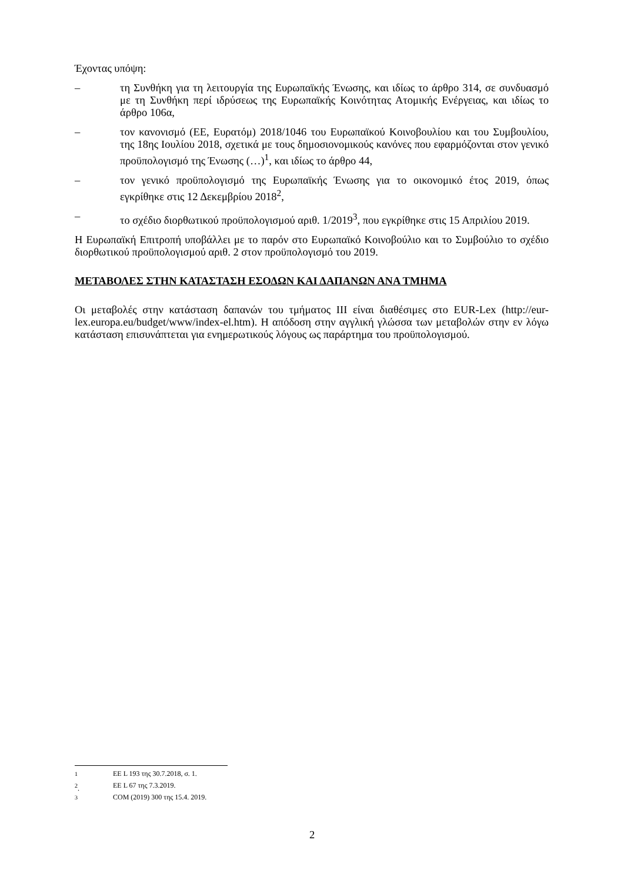Έχοντας υπόψη:
– τη Συνθήκη για τη λειτουργία της Ευρωπαϊκής Ένωσης, και ιδίως το άρθρο 314, σε συνδυασμό με τη Συνθήκη περί ιδρύσεως της Ευρωπαϊκής Κοινότητας Ατομικής Ενέργειας, και ιδίως το άρθρο 106α,
– τον κανονισμό (ΕΕ, Ευρατόμ) 2018/1046 του Ευρωπαϊκού Κοινοβουλίου και του Συμβουλίου, της 18ης Ιουλίου 2018, σχετικά με τους δημοσιονομικούς κανόνες που εφαρμόζονται στον γενικό προϋπολογισμό της Ένωσης (…)<sup>1</sup>, και ιδίως το άρθρο 44,
– τον γενικό προϋπολογισμό της Ευρωπαϊκής Ένωσης για το οικονομικό έτος 2019, όπως εγκρίθηκε στις 12 Δεκεμβρίου 2018<sup>2</sup>,
– το σχέδιο διορθωτικού προϋπολογισμού αριθ. 1/2019<sup>3</sup>, που εγκρίθηκε στις 15 Απριλίου 2019.
Η Ευρωπαϊκή Επιτροπή υποβάλλει με το παρόν στο Ευρωπαϊκό Κοινοβούλιο και το Συμβούλιο το σχέδιο διορθωτικού προϋπολογισμού αριθ. 2 στον προϋπολογισμό του 2019.
ΜΕΤΑΒΟΛΕΣ ΣΤΗΝ ΚΑΤΑΣΤΑΣΗ ΕΣΟΔΩΝ ΚΑΙ ΔΑΠΑΝΩΝ ΑΝΑ ΤΜΗΜΑ
Οι μεταβολές στην κατάσταση δαπανών του τμήματος III είναι διαθέσιμες στο EUR-Lex (http://eur-lex.europa.eu/budget/www/index-el.htm). Η απόδοση στην αγγλική γλώσσα των μεταβολών στην εν λόγω κατάσταση επισυνάπτεται για ενημερωτικούς λόγους ως παράρτημα του προϋπολογισμού.
<sup>1</sup> ΕΕ L 193 της 30.7.2018, σ. 1.
<sup>2</sup>. ΕΕ L 67 της 7.3.2019.
<sup>3</sup> COM (2019) 300 της 15.4. 2019.
2